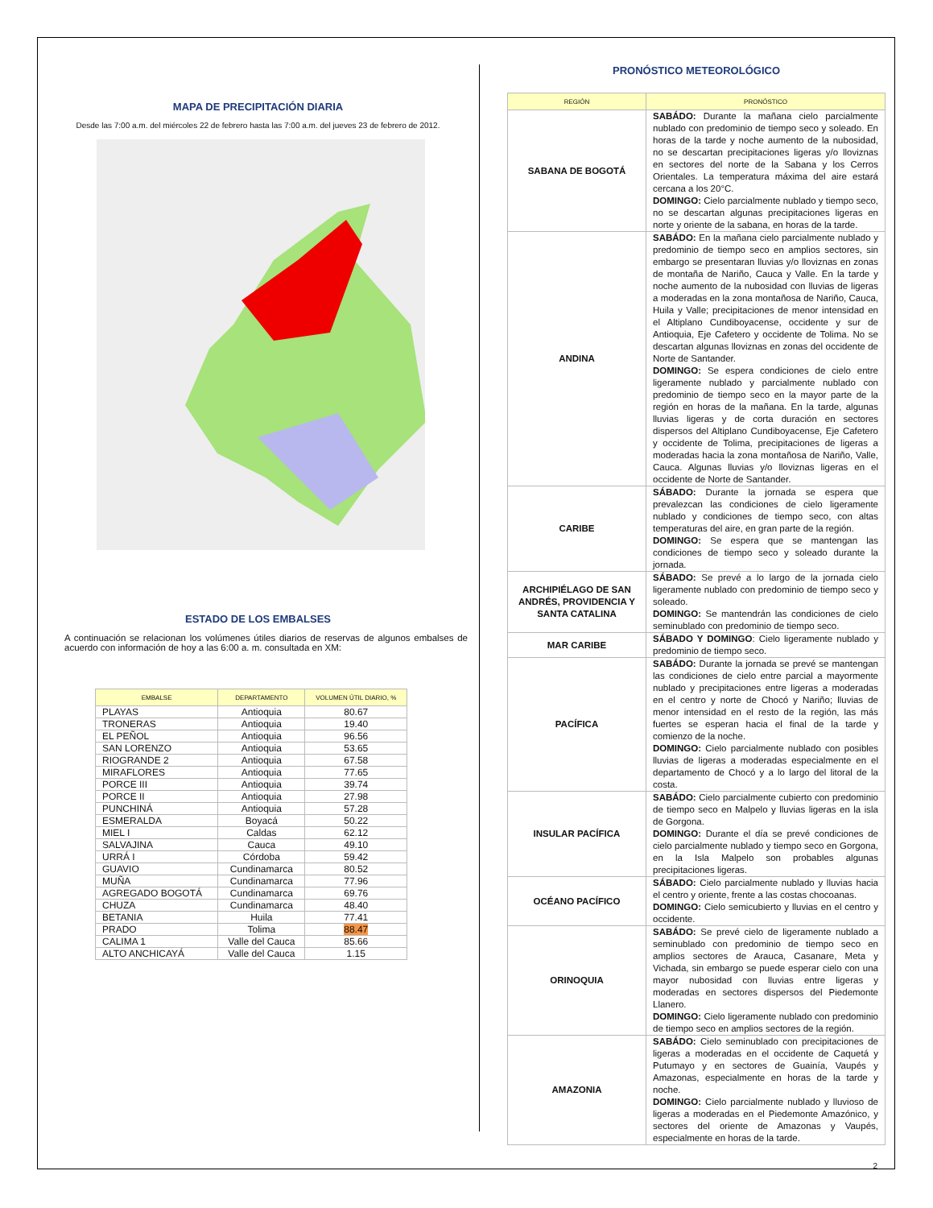MAPA DE PRECIPITACIÓN DIARIA
Desde las 7:00 a.m. del miércoles 22 de febrero hasta las 7:00 a.m. del jueves 23 de febrero de 2012.
ESTADO DE LOS EMBALSES
A continuación se relacionan los volúmenes útiles diarios de reservas de algunos embalses de acuerdo con información de hoy a las 6:00 a. m. consultada en XM:
| EMBALSE | DEPARTAMENTO | VOLUMEN ÚTIL DIARIO, % |
| --- | --- | --- |
| PLAYAS | Antioquia | 80.67 |
| TRONERAS | Antioquia | 19.40 |
| EL PEÑOL | Antioquia | 96.56 |
| SAN LORENZO | Antioquia | 53.65 |
| RIOGRANDE 2 | Antioquia | 67.58 |
| MIRAFLORES | Antioquia | 77.65 |
| PORCE III | Antioquia | 39.74 |
| PORCE II | Antioquia | 27.98 |
| PUNCHINÁ | Antioquia | 57.28 |
| ESMERALDA | Boyacá | 50.22 |
| MIEL I | Caldas | 62.12 |
| SALVAJINA | Cauca | 49.10 |
| URRÁ I | Córdoba | 59.42 |
| GUAVIO | Cundinamarca | 80.52 |
| MUÑA | Cundinamarca | 77.96 |
| AGREGADO BOGOTÁ | Cundinamarca | 69.76 |
| CHUZA | Cundinamarca | 48.40 |
| BETANIA | Huila | 77.41 |
| PRADO | Tolima | 88.47 |
| CALIMA 1 | Valle del Cauca | 85.66 |
| ALTO ANCHICAYÁ | Valle del Cauca | 1.15 |
PRONÓSTICO METEOROLÓGICO
| REGIÓN | PRONÓSTICO |
| --- | --- |
| SABANA DE BOGOTÁ | SABÁDO: Durante la mañana cielo parcialmente nublado con predominio de tiempo seco y soleado. En horas de la tarde y noche aumento de la nubosidad, no se descartan precipitaciones ligeras y/o lloviznas en sectores del norte de la Sabana y los Cerros Orientales. La temperatura máxima del aire estará cercana a los 20°C. DOMINGO: Cielo parcialmente nublado y tiempo seco, no se descartan algunas precipitaciones ligeras en norte y oriente de la sabana, en horas de la tarde. |
| ANDINA | SABÁDO: En la mañana cielo parcialmente nublado y predominio de tiempo seco en amplios sectores, sin embargo se presentaran lluvias y/o lloviznas en zonas de montaña de Nariño, Cauca y Valle. En la tarde y noche aumento de la nubosidad con lluvias de ligeras a moderadas en la zona montañosa de Nariño, Cauca, Huila y Valle; precipitaciones de menor intensidad en el Altiplano Cundiboyacense, occidente y sur de Antioquia, Eje Cafetero y occidente de Tolima. No se descartan algunas lloviznas en zonas del occidente de Norte de Santander. DOMINGO: Se espera condiciones de cielo entre ligeramente nublado y parcialmente nublado con predominio de tiempo seco en la mayor parte de la región en horas de la mañana. En la tarde, algunas lluvias ligeras y de corta duración en sectores dispersos del Altiplano Cundiboyacense, Eje Cafetero y occidente de Tolima, precipitaciones de ligeras a moderadas hacia la zona montañosa de Nariño, Valle, Cauca. Algunas lluvias y/o lloviznas ligeras en el occidente de Norte de Santander. |
| CARIBE | SÁBADO: Durante la jornada se espera que prevalezcan las condiciones de cielo ligeramente nublado y condiciones de tiempo seco, con altas temperaturas del aire, en gran parte de la región. DOMINGO: Se espera que se mantengan las condiciones de tiempo seco y soleado durante la jornada. |
| ARCHIPIÉLAGO DE SAN ANDRÉS, PROVIDENCIA Y SANTA CATALINA | SÁBADO: Se prevé a lo largo de la jornada cielo ligeramente nublado con predominio de tiempo seco y soleado. DOMINGO: Se mantendrán las condiciones de cielo seminublado con predominio de tiempo seco. |
| MAR CARIBE | SÁBADO Y DOMINGO : Cielo ligeramente nublado y predominio de tiempo seco. |
| PACÍFICA | SABÁDO: Durante la jornada se prevé se mantengan las condiciones de cielo entre parcial a mayormente nublado y precipitaciones entre ligeras a moderadas en el centro y norte de Chocó y Nariño; lluvias de menor intensidad en el resto de la región, las más fuertes se esperan hacia el final de la tarde y comienzo de la noche. DOMINGO: Cielo parcialmente nublado con posibles lluvias de ligeras a moderadas especialmente en el departamento de Chocó y a lo largo del litoral de la costa. |
| INSULAR PACÍFICA | SABÁDO: Cielo parcialmente cubierto con predominio de tiempo seco en Malpelo y lluvias ligeras en la isla de Gorgona. DOMINGO: Durante el día se prevé condiciones de cielo parcialmente nublado y tiempo seco en Gorgona, en la Isla Malpelo son probables algunas precipitaciones ligeras. |
| OCÉANO PACÍFICO | SÁBADO: Cielo parcialmente nublado y lluvias hacia el centro y oriente, frente a las costas chocoanas. DOMINGO: Cielo semicubierto y lluvias en el centro y occidente. |
| ORINOQUIA | SABÁDO: Se prevé cielo de ligeramente nublado a seminublado con predominio de tiempo seco en amplios sectores de Arauca, Casanare, Meta y Vichada, sin embargo se puede esperar cielo con una mayor nubosidad con lluvias entre ligeras y moderadas en sectores dispersos del Piedemonte Llanero. DOMINGO: Cielo ligeramente nublado con predominio de tiempo seco en amplios sectores de la región. |
| AMAZONIA | SABÁDO: Cielo seminublado con precipitaciones de ligeras a moderadas en el occidente de Caquetá y Putumayo y en sectores de Guainía, Vaupés y Amazonas, especialmente en horas de la tarde y noche. DOMINGO: Cielo parcialmente nublado y lluvioso de ligeras a moderadas en el Piedemonte Amazónico, y sectores del oriente de Amazonas y Vaupés, especialmente en horas de la tarde. |
2